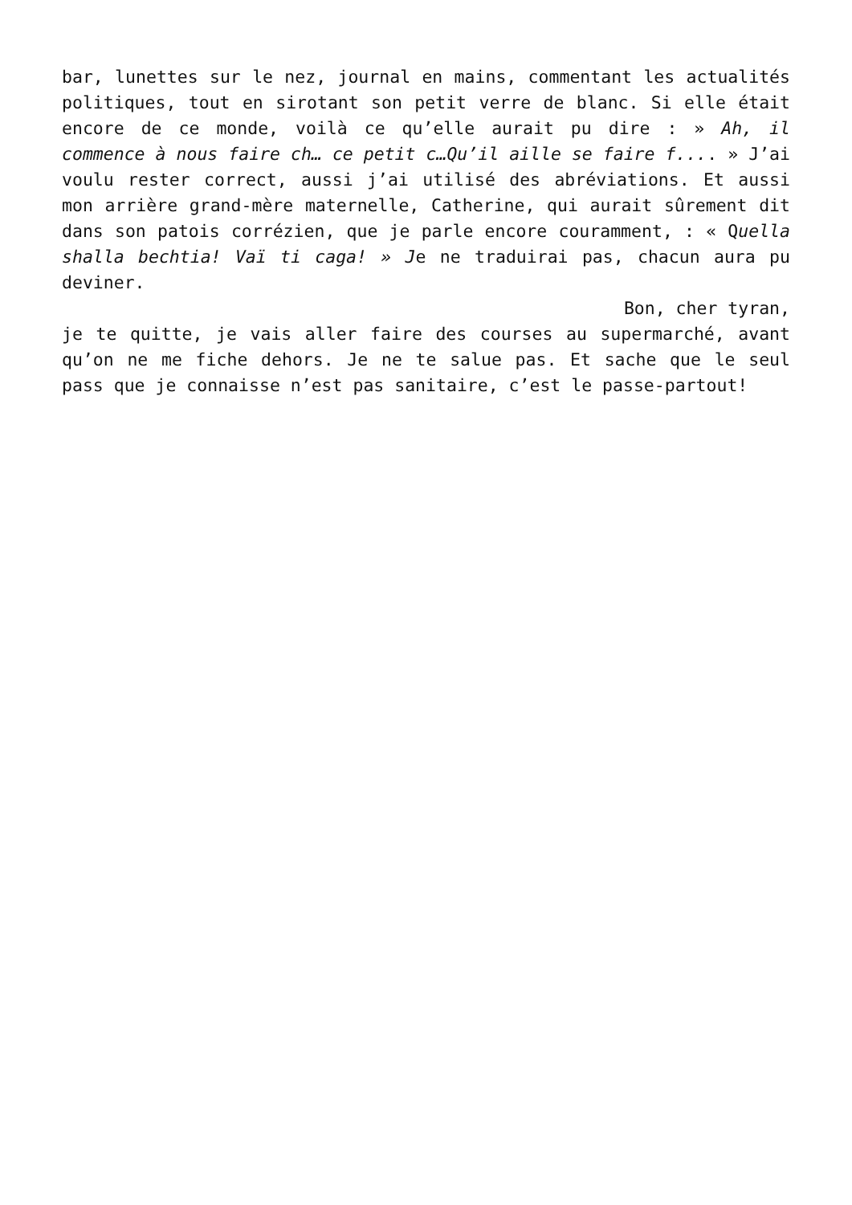bar, lunettes sur le nez, journal en mains, commentant les actualités politiques, tout en sirotant son petit verre de blanc. Si elle était encore de ce monde, voilà ce qu’elle aurait pu dire : » Ah, il commence à nous faire ch… ce petit c…Qu’il aille se faire f.... » J’ai voulu rester correct, aussi j’ai utilisé des abréviations. Et aussi mon arrière grand-mère maternelle, Catherine, qui aurait sûrement dit dans son patois corrézien, que je parle encore couramment, : « Quella shalla bechtia! Vaï ti caga! » Je ne traduirai pas, chacun aura pu deviner.
Bon, cher tyran,
je te quitte, je vais aller faire des courses au supermarché, avant qu’on ne me fiche dehors. Je ne te salue pas. Et sache que le seul pass que je connaisse n’est pas sanitaire, c’est le passe-partout!